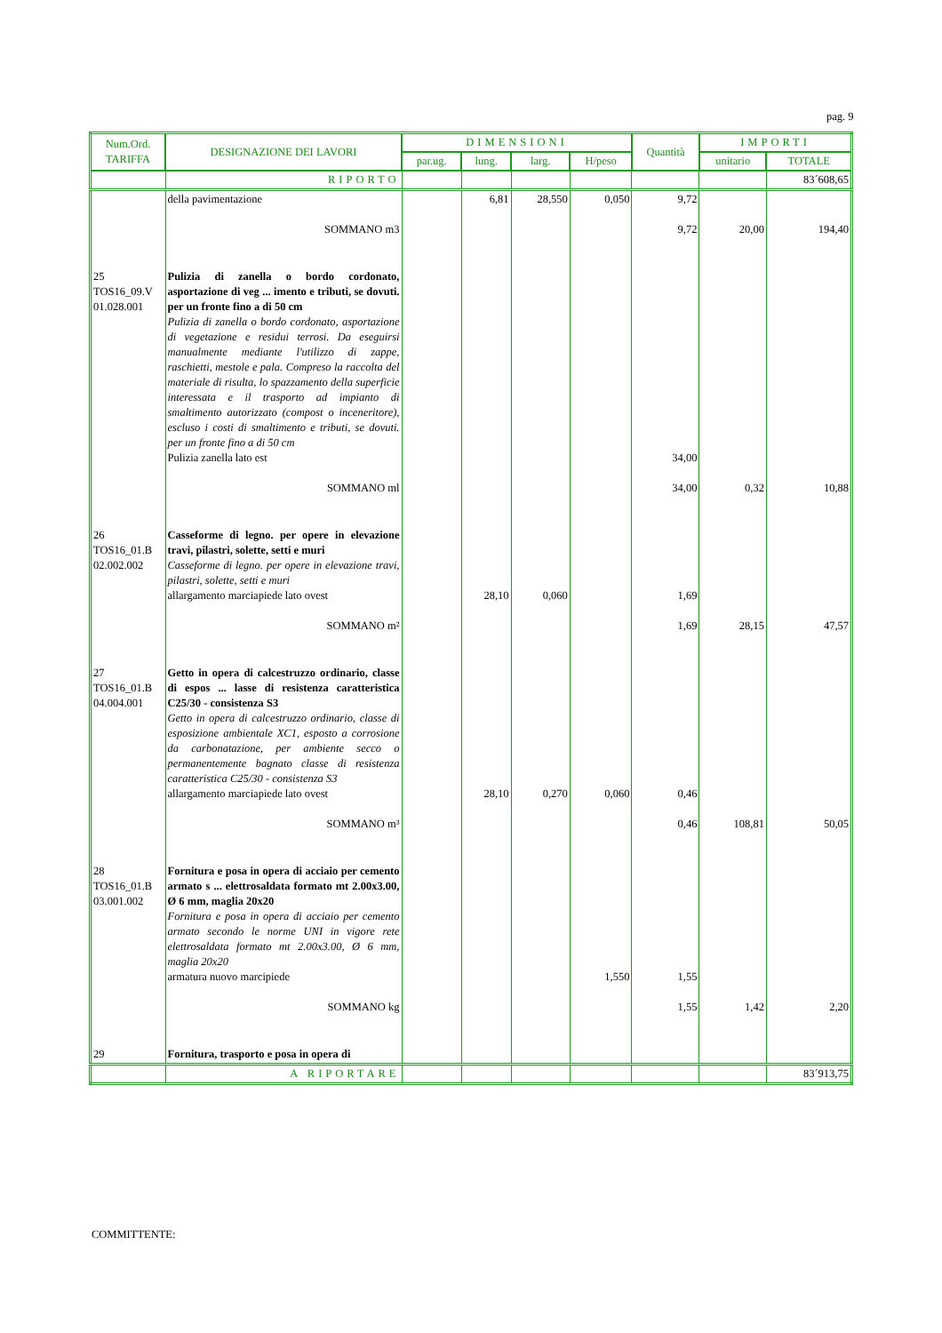pag. 9
| Num.Ord. TARIFFA | DESIGNAZIONE DEI LAVORI | DIMENSIONI | | | | Quantità | IMPORTI | |
| --- | --- | --- | --- | --- | --- | --- | --- | --- |
| | | par.ug. | lung. | larg. | H/peso | | unitario | TOTALE |
| | RIPORTO | | | | | | | 83´608,65 |
| | della pavimentazione SOMMANO m3 | | 6,81 | 28,550 | 0,050 | 9,72 9,72 | 20,00 | 194,40 |
| 25 TOS16_09.V 01.028.001 | Pulizia di zanella o bordo cordonato, asportazione di veg ... imento e tributi, se dovuti. per un fronte fino a di 50 cm Pulizia di zanella o bordo cordonato, asportazione di vegetazione e residui terrosi. Da eseguirsi manualmente mediante l'utilizzo di zappe, raschietti, mestole e pala. Compreso la raccolta del materiale di risulta, lo spazzamento della superficie interessata e il trasporto ad impianto di smaltimento autorizzato (compost o inceneritore), escluso i costi di smaltimento e tributi, se dovuti. per un fronte fino a di 50 cm Pulizia zanella lato est SOMMANO ml | | | | | 34,00 34,00 | 0,32 | 10,88 |
| 26 TOS16_01.B 02.002.002 | Casseforme di legno. per opere in elevazione travi, pilastri, solette, setti e muri Casseforme di legno. per opere in elevazione travi, pilastri, solette, setti e muri allargamento marciapiede lato ovest SOMMANO m² | | 28,10 | 0,060 | | 1,69 1,69 | 28,15 | 47,57 |
| 27 TOS16_01.B 04.004.001 | Getto in opera di calcestruzzo ordinario, classe di espos ... lasse di resistenza caratteristica C25/30 - consistenza S3 Getto in opera di calcestruzzo ordinario, classe di esposizione ambientale XC1, esposto a corrosione da carbonatazione, per ambiente secco o permanentemente bagnato classe di resistenza caratteristica C25/30 - consistenza S3 allargamento marciapiede lato ovest SOMMANO m³ | | 28,10 | 0,270 | 0,060 | 0,46 0,46 | 108,81 | 50,05 |
| 28 TOS16_01.B 03.001.002 | Fornitura e posa in opera di acciaio per cemento armato s ... elettrosaldata formato mt 2.00x3.00, Ø 6 mm, maglia 20x20 Fornitura e posa in opera di acciaio per cemento armato secondo le norme UNI in vigore rete elettrosaldata formato mt 2.00x3.00, Ø 6 mm, maglia 20x20 armatura nuovo marcipiede SOMMANO kg | | | | 1,550 | 1,55 1,55 | 1,42 | 2,20 |
| 29 | Fornitura, trasporto e posa in opera di | | | | | | | |
| | A RIPORTARE | | | | | | | 83´913,75 |
COMMITTENTE: